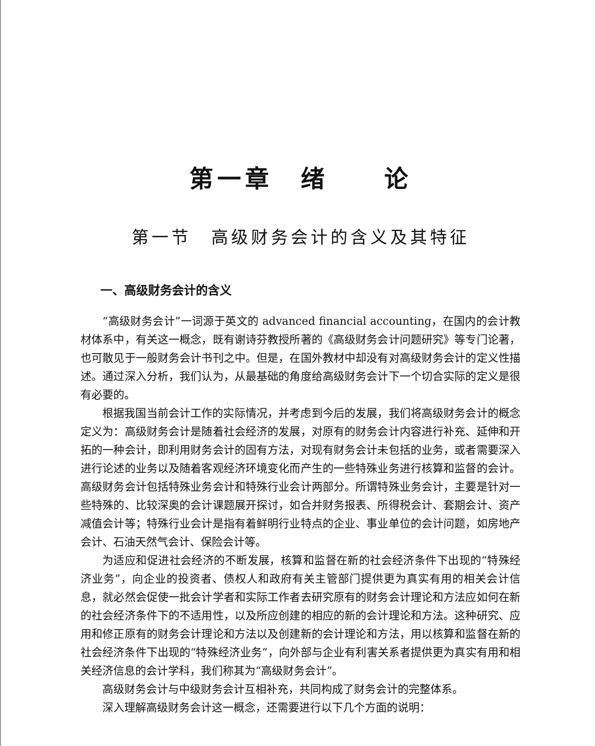第一章　绪　　论
第一节　高级财务会计的含义及其特征
一、高级财务会计的含义
“高级财务会计”一词源于英文的 advanced financial accounting，在国内的会计教材体系中，有关这一概念，既有谢诗芬教授所著的《高级财务会计问题研究》等专门论著，也可散见于一般财务会计书刊之中。但是，在国外教材中却没有对高级财务会计的定义性描述。通过深入分析，我们认为，从最基础的角度给高级财务会计下一个切合实际的定义是很有必要的。
根据我国当前会计工作的实际情况，并考虑到今后的发展，我们将高级财务会计的概念定义为：高级财务会计是随着社会经济的发展，对原有的财务会计内容进行补充、延伸和开拓的一种会计，即利用财务会计的固有方法，对现有财务会计未包括的业务，或者需要深入进行论述的业务以及随着客观经济环境变化而产生的一些特殊业务进行核算和监督的会计。高级财务会计包括特殊业务会计和特殊行业会计两部分。所谓特殊业务会计，主要是针对一些特殊的、比较深奥的会计课题展开探讨，如合并财务报表、所得税会计、套期会计、资产减值会计等；特殊行业会计是指有着鲜明行业特点的企业、事业单位的会计问题，如房地产会计、石油天然气会计、保险会计等。
为适应和促进社会经济的不断发展，核算和监督在新的社会经济条件下出现的“特殊经济业务”，向企业的投资者、债权人和政府有关主管部门提供更为真实有用的相关会计信息，就必然会促使一批会计学者和实际工作者去研究原有的财务会计理论和方法应如何在新的社会经济条件下的不适用性，以及所应创建的相应的新的会计理论和方法。这种研究、应用和修正原有的财务会计理论和方法以及创建新的会计理论和方法，用以核算和监督在新的社会经济条件下出现的“特殊经济业务”，向外部与企业有利害关系者提供更为真实有用和相关经济信息的会计学科，我们称其为“高级财务会计”。
高级财务会计与中级财务会计互相补充，共同构成了财务会计的完整体系。
深入理解高级财务会计这一概念，还需要进行以下几个方面的说明：